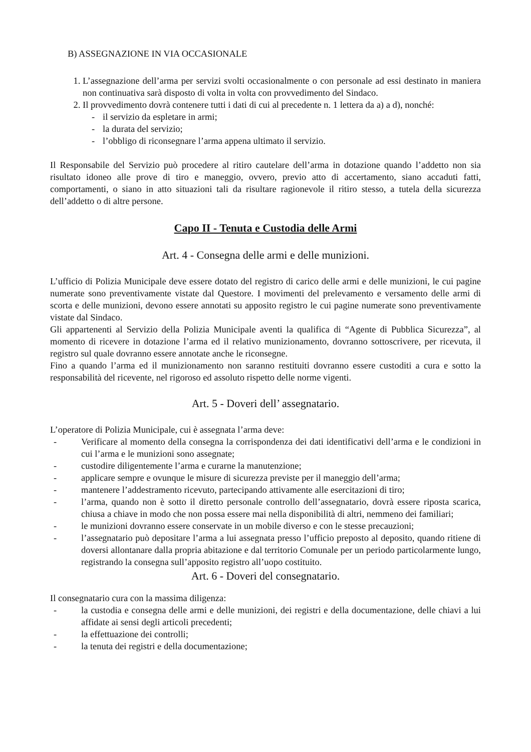B) ASSEGNAZIONE IN VIA OCCASIONALE
1. L’assegnazione dell’arma per servizi svolti occasionalmente o con personale ad essi destinato in maniera non continuativa sarà disposto di volta in volta con provvedimento del Sindaco.
2. Il provvedimento dovrà contenere tutti i dati di cui al precedente n. 1 lettera da a) a d), nonché:
- il servizio da espletare in armi;
- la durata del servizio;
- l’obbligo di riconsegnare l’arma appena ultimato il servizio.
Il Responsabile del Servizio può procedere al ritiro cautelare dell’arma in dotazione quando l’addetto non sia risultato idoneo alle prove di tiro e maneggio, ovvero, previo atto di accertamento, siano accaduti fatti, comportamenti, o siano in atto situazioni tali da risultare ragionevole il ritiro stesso, a tutela della sicurezza dell’addetto o di altre persone.
Capo II - Tenuta e Custodia delle Armi
Art. 4 - Consegna delle armi e delle munizioni.
L’ufficio di Polizia Municipale deve essere dotato del registro di carico delle armi e delle munizioni, le cui pagine numerate sono preventivamente vistate dal Questore. I movimenti del prelevamento e versamento delle armi di scorta e delle munizioni, devono essere annotati su apposito registro le cui pagine numerate sono preventivamente vistate dal Sindaco.
Gli appartenenti al Servizio della Polizia Municipale aventi la qualifica di “Agente di Pubblica Sicurezza”, al momento di ricevere in dotazione l’arma ed il relativo munizionamento, dovranno sottoscrivere, per ricevuta, il registro sul quale dovranno essere annotate anche le riconsegne.
Fino a quando l’arma ed il munizionamento non saranno restituiti dovranno essere custoditi a cura e sotto la responsabilità del ricevente, nel rigoroso ed assoluto rispetto delle norme vigenti.
Art. 5 - Doveri dell’ assegnatario.
L’operatore di Polizia Municipale, cui è assegnata l’arma deve:
- Verificare al momento della consegna la corrispondenza dei dati identificativi dell’arma e le condizioni in cui l’arma e le munizioni sono assegnate;
- custodire diligentemente l’arma e curarne la manutenzione;
- applicare sempre e ovunque le misure di sicurezza previste per il maneggio dell’arma;
- mantenere l’addestramento ricevuto, partecipando attivamente alle esercitazioni di tiro;
- l’arma, quando non è sotto il diretto personale controllo dell’assegnatario, dovrà essere riposta scarica, chiusa a chiave in modo che non possa essere mai nella disponibilità di altri, nemmeno dei familiari;
- le munizioni dovranno essere conservate in un mobile diverso e con le stesse precauzioni;
- l’assegnatario può depositare l’arma a lui assegnata presso l’ufficio preposto al deposito, quando ritiene di doversi allontanare dalla propria abitazione e dal territorio Comunale per un periodo particolarmente lungo, registrando la consegna sull’apposito registro all’uopo costituito.
Art. 6 - Doveri del consegnatario.
Il consegnatario cura con la massima diligenza:
- la custodia e consegna delle armi e delle munizioni, dei registri e della documentazione, delle chiavi a lui affidate ai sensi degli articoli precedenti;
- la effettuazione dei controlli;
- la tenuta dei registri e della documentazione;